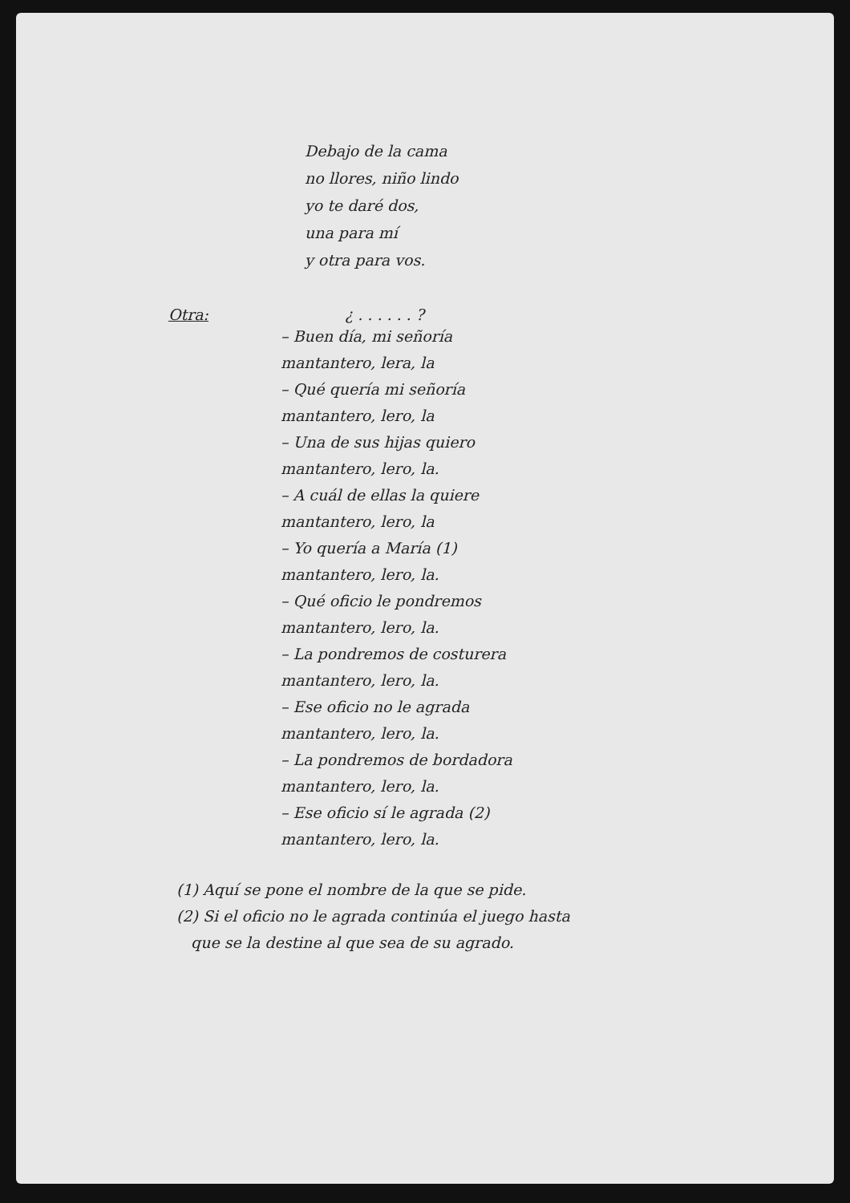Debajo de la cama
no llores, niño lindo
yo te daré dos,
una para mí
y otra para vos.
Otra: ¿ . . . . . . ?
– Buen día, mi señoría
mantantero, lera, la
– Qué quería mi señoría
mantantero, lero, la
– Una de sus hijas quiero
mantantero, lero, la.
– A cuál de ellas la quiere
mantantero, lero, la
– Yo quería a María (1)
mantantero, lero, la.
– Qué oficio le pondremos
mantantero, lero, la.
– La pondremos de costurera
mantantero, lero, la.
– Ese oficio no le agrada
mantantero, lero, la.
– La pondremos de bordadora
mantantero, lero, la.
– Ese oficio sí le agrada (2)
mantantero, lero, la.
(1) Aquí se pone el nombre de la que se pide.
(2) Si el oficio no le agrada continúa el juego hasta
que se la destine al que sea de su agrado.